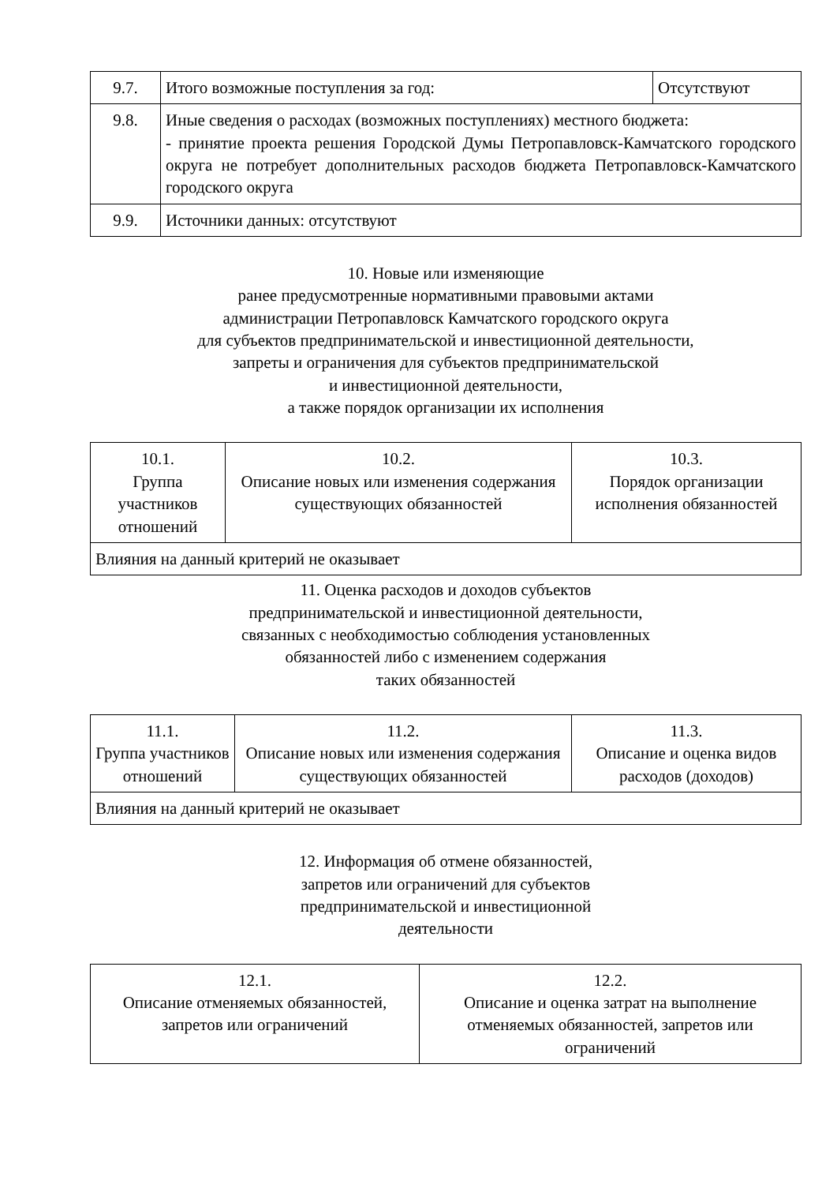| 9.7. | Итого возможные поступления за год: | Отсутствуют |
| 9.8. | Иные сведения о расходах (возможных поступлениях) местного бюджета: - принятие проекта решения Городской Думы Петропавловск-Камчатского городского округа не потребует дополнительных расходов бюджета Петропавловск-Камчатского городского округа | |
| 9.9. | Источники данных: отсутствуют | |
10. Новые или изменяющие
ранее предусмотренные нормативными правовыми актами
администрации Петропавловск Камчатского городского округа
для субъектов предпринимательской и инвестиционной деятельности,
запреты и ограничения для субъектов предпринимательской
и инвестиционной деятельности,
а также порядок организации их исполнения
| 10.1. Группа участников отношений | 10.2. Описание новых или изменения содержания существующих обязанностей | 10.3. Порядок организации исполнения обязанностей |
| Влияния на данный критерий не оказывает | | |
11. Оценка расходов и доходов субъектов
предпринимательской и инвестиционной деятельности,
связанных с необходимостью соблюдения установленных
обязанностей либо с изменением содержания
таких обязанностей
| 11.1. Группа участников отношений | 11.2. Описание новых или изменения содержания существующих обязанностей | 11.3. Описание и оценка видов расходов (доходов) |
| Влияния на данный критерий не оказывает | | |
12. Информация об отмене обязанностей,
запретов или ограничений для субъектов
предпринимательской и инвестиционной
деятельности
| 12.1. Описание отменяемых обязанностей, запретов или ограничений | 12.2. Описание и оценка затрат на выполнение отменяемых обязанностей, запретов или ограничений |